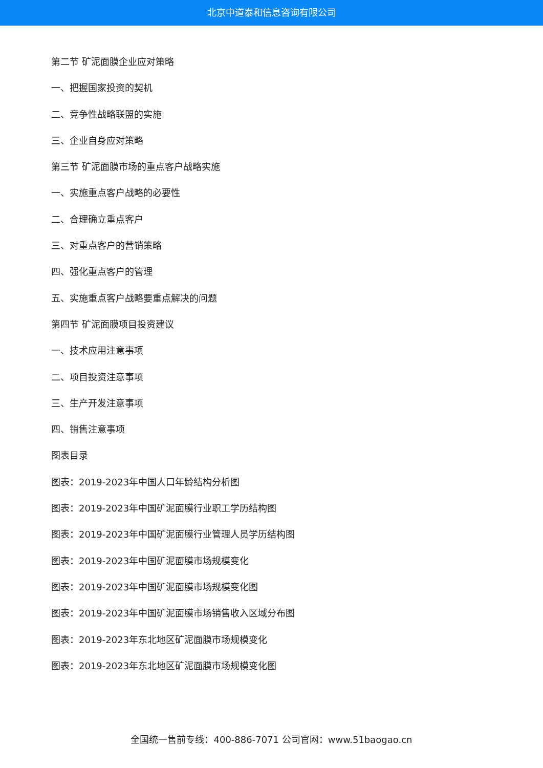北京中道泰和信息咨询有限公司
第二节 矿泥面膜企业应对策略
一、把握国家投资的契机
二、竞争性战略联盟的实施
三、企业自身应对策略
第三节 矿泥面膜市场的重点客户战略实施
一、实施重点客户战略的必要性
二、合理确立重点客户
三、对重点客户的营销策略
四、强化重点客户的管理
五、实施重点客户战略要重点解决的问题
第四节 矿泥面膜项目投资建议
一、技术应用注意事项
二、项目投资注意事项
三、生产开发注意事项
四、销售注意事项
图表目录
图表：2019-2023年中国人口年龄结构分析图
图表：2019-2023年中国矿泥面膜行业职工学历结构图
图表：2019-2023年中国矿泥面膜行业管理人员学历结构图
图表：2019-2023年中国矿泥面膜市场规模变化
图表：2019-2023年中国矿泥面膜市场规模变化图
图表：2019-2023年中国矿泥面膜市场销售收入区域分布图
图表：2019-2023年东北地区矿泥面膜市场规模变化
图表：2019-2023年东北地区矿泥面膜市场规模变化图
全国统一售前专线：400-886-7071 公司官网：www.51baogao.cn